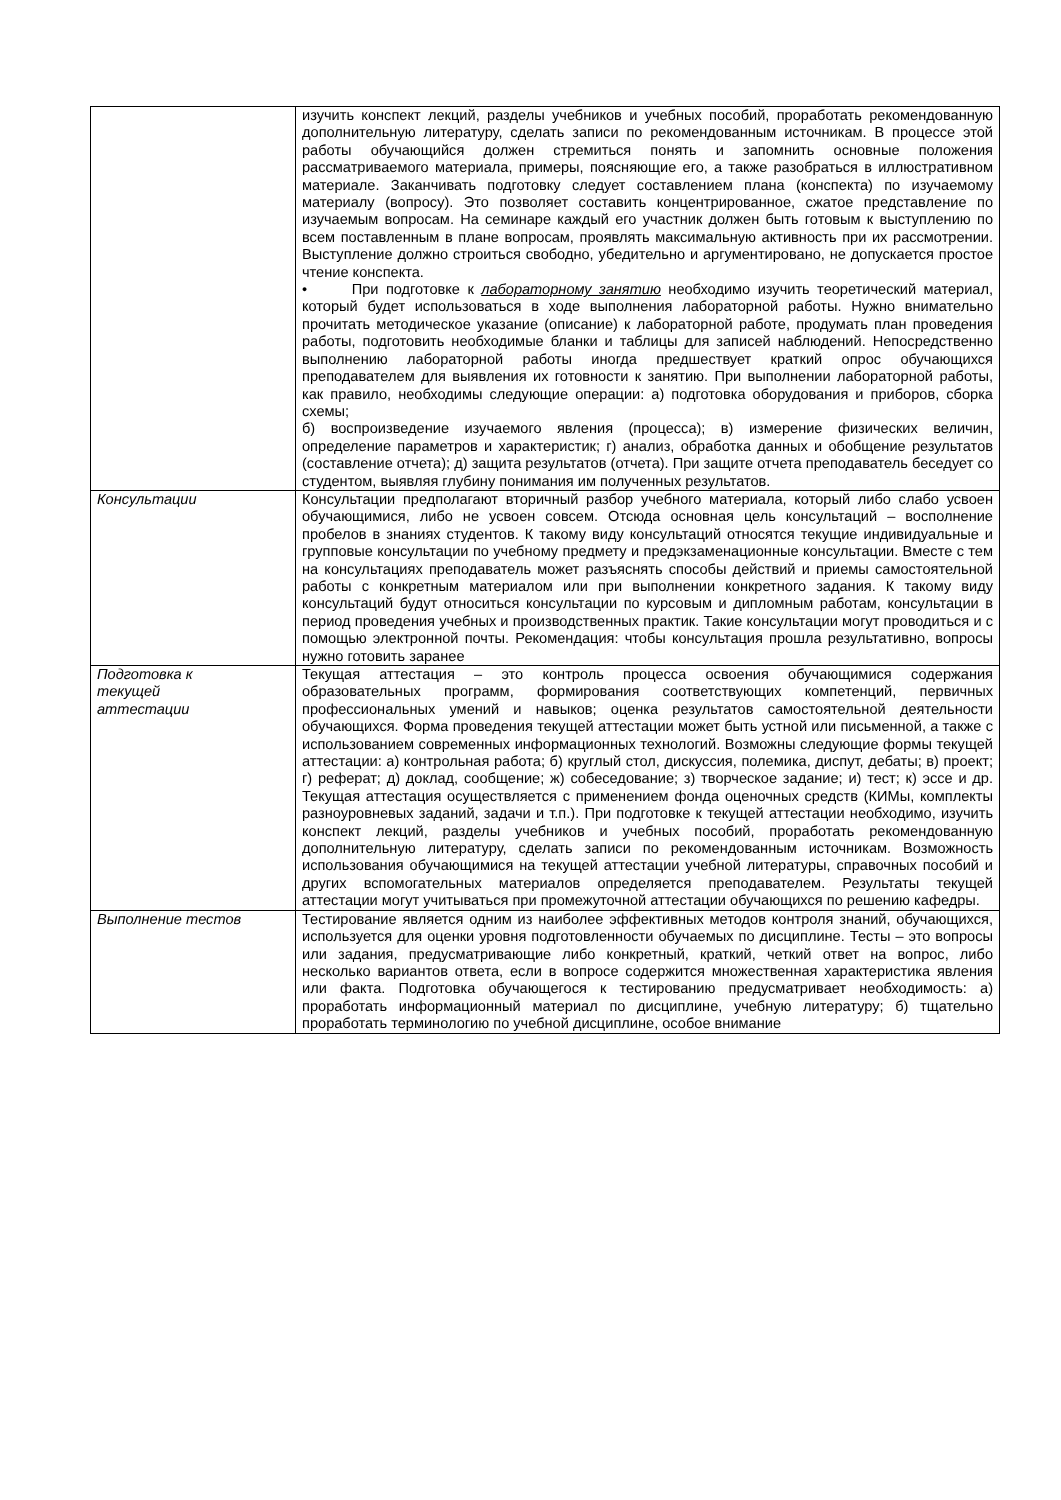| | изучить конспект лекций, разделы учебников и учебных пособий, проработать рекомендованную дополнительную литературу, сделать записи по рекомендованным источникам. В процессе этой работы обучающийся должен стремиться понять и запомнить основные положения рассматриваемого материала, примеры, поясняющие его, а также разобраться в иллюстративном материале. Заканчивать подготовку следует составлением плана (конспекта) по изучаемому материалу (вопросу). Это позволяет составить концентрированное, сжатое представление по изучаемым вопросам. На семинаре каждый его участник должен быть готовым к выступлению по всем поставленным в плане вопросам, проявлять максимальную активность при их рассмотрении. Выступление должно строиться свободно, убедительно и аргументировано, не допускается простое чтение конспекта. • При подготовке к лабораторному занятию необходимо изучить теоретический материал, который будет использоваться в ходе выполнения лабораторной работы. Нужно внимательно прочитать методическое указание (описание) к лабораторной работе, продумать план проведения работы, подготовить необходимые бланки и таблицы для записей наблюдений. Непосредственно выполнению лабораторной работы иногда предшествует краткий опрос обучающихся преподавателем для выявления их готовности к занятию. При выполнении лабораторной работы, как правило, необходимы следующие операции: а) подготовка оборудования и приборов, сборка схемы; б) воспроизведение изучаемого явления (процесса); в) измерение физических величин, определение параметров и характеристик; г) анализ, обработка данных и обобщение результатов (составление отчета); д) защита результатов (отчета). При защите отчета преподаватель беседует со студентом, выявляя глубину понимания им полученных результатов. |
| Консультации | Консультации предполагают вторичный разбор учебного материала, который либо слабо усвоен обучающимися, либо не усвоен совсем. Отсюда основная цель консультаций – восполнение пробелов в знаниях студентов. К такому виду консультаций относятся текущие индивидуальные и групповые консультации по учебному предмету и предэкзаменационные консультации. Вместе с тем на консультациях преподаватель может разъяснять способы действий и приемы самостоятельной работы с конкретным материалом или при выполнении конкретного задания. К такому виду консультаций будут относиться консультации по курсовым и дипломным работам, консультации в период проведения учебных и производственных практик. Такие консультации могут проводиться и с помощью электронной почты. Рекомендация: чтобы консультация прошла результативно, вопросы нужно готовить заранее |
| Подготовка к текущей аттестации | Текущая аттестация – это контроль процесса освоения обучающимися содержания образовательных программ, формирования соответствующих компетенций, первичных профессиональных умений и навыков; оценка результатов самостоятельной деятельности обучающихся. Форма проведения текущей аттестации может быть устной или письменной, а также с использованием современных информационных технологий. Возможны следующие формы текущей аттестации: а) контрольная работа; б) круглый стол, дискуссия, полемика, диспут, дебаты; в) проект; г) реферат; д) доклад, сообщение; ж) собеседование; з) творческое задание; и) тест; к) эссе и др. Текущая аттестация осуществляется с применением фонда оценочных средств (КИМы, комплекты разноуровневых заданий, задачи и т.п.). При подготовке к текущей аттестации необходимо, изучить конспект лекций, разделы учебников и учебных пособий, проработать рекомендованную дополнительную литературу, сделать записи по рекомендованным источникам. Возможность использования обучающимися на текущей аттестации учебной литературы, справочных пособий и других вспомогательных материалов определяется преподавателем. Результаты текущей аттестации могут учитываться при промежуточной аттестации обучающихся по решению кафедры. |
| Выполнение тестов | Тестирование является одним из наиболее эффективных методов контроля знаний, обучающихся, используется для оценки уровня подготовленности обучаемых по дисциплине. Тесты – это вопросы или задания, предусматривающие либо конкретный, краткий, четкий ответ на вопрос, либо несколько вариантов ответа, если в вопросе содержится множественная характеристика явления или факта. Подготовка обучающегося к тестированию предусматривает необходимость: а) проработать информационный материал по дисциплине, учебную литературу; б) тщательно проработать терминологию по учебной дисциплине, особое внимание |